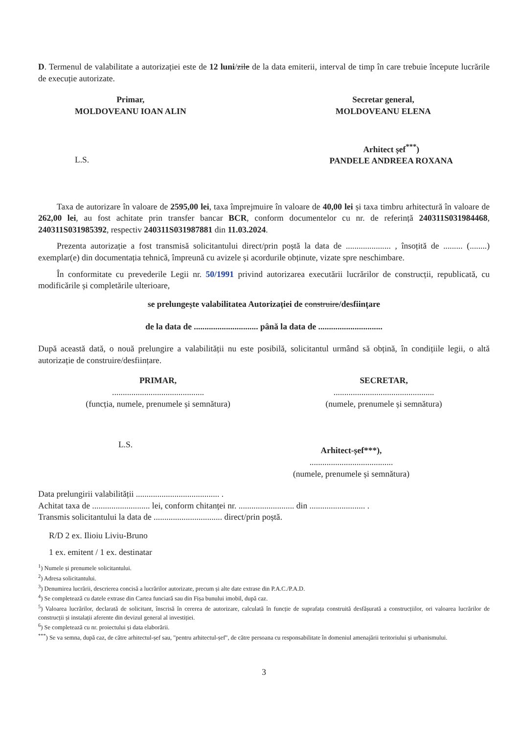D. Termenul de valabilitate a autorizației este de 12 luni/zile de la data emiterii, interval de timp în care trebuie începute lucrările de execuție autorizate.
Primar,
MOLDOVEANU IOAN ALIN
Secretar general,
MOLDOVEANU ELENA
L.S.
Arhitect șef<sup>***</sup>)
PANDELE ANDREEA ROXANA
Taxa de autorizare în valoare de 2595,00 lei, taxa împrejmuire în valoare de 40,00 lei și taxa timbru arhitectură în valoare de 262,00 lei, au fost achitate prin transfer bancar BCR, conform documentelor cu nr. de referință 240311S031984468, 240311S031985392, respectiv 240311S031987881 din 11.03.2024.
Prezenta autorizație a fost transmisă solicitantului direct/prin poștă la data de ..................... , însoțită de ......... (........) exemplar(e) din documentația tehnică, împreună cu avizele și acordurile obținute, vizate spre neschimbare.
În conformitate cu prevederile Legii nr. 50/1991 privind autorizarea executării lucrărilor de construcții, republicată, cu modificările și completările ulterioare,
se prelungește valabilitatea Autorizației de construire/desființare
de la data de .............................. până la data de ..............................
După această dată, o nouă prelungire a valabilității nu este posibilă, solicitantul urmând să obțină, în condițiile legii, o altă autorizație de construire/desființare.
PRIMAR,
...........................................
(funcția, numele, prenumele și semnătura)
SECRETAR,
...............................................
(numele, prenumele și semnătura)
L.S.
Arhitect-șef***),
.......................................
(numele, prenumele și semnătura)
Data prelungirii valabilității ....................................... .
Achitat taxa de ........................... lei, conform chitanței nr. .......................... din .......................... .
Transmis solicitantului la data de ................................ direct/prin poștă.
R/D 2 ex. Ilioiu Liviu-Bruno
1 ex. emitent / 1 ex. destinatar
<sup>1</sup>) Numele și prenumele solicitantului.
<sup>2</sup>) Adresa solicitantului.
<sup>3</sup>) Denumirea lucrării, descrierea concisă a lucrărilor autorizate, precum și alte date extrase din P.A.C./P.A.D.
<sup>4</sup>) Se completează cu datele extrase din Cartea funciară sau din Fișa bunului imobil, după caz.
<sup>5</sup>) Valoarea lucrărilor, declarată de solicitant, înscrisă în cererea de autorizare, calculată în funcție de suprafața construită desfășurată a construcțiilor, ori valoarea lucrărilor de construcții și instalații aferente din devizul general al investiției.
<sup>6</sup>) Se completează cu nr. proiectului și data elaborării.
<sup>***</sup>) Se va semna, după caz, de către arhitectul-șef sau, "pentru arhitectul-șef", de către persoana cu responsabilitate în domeniul amenajării teritoriului și urbanismului.
3